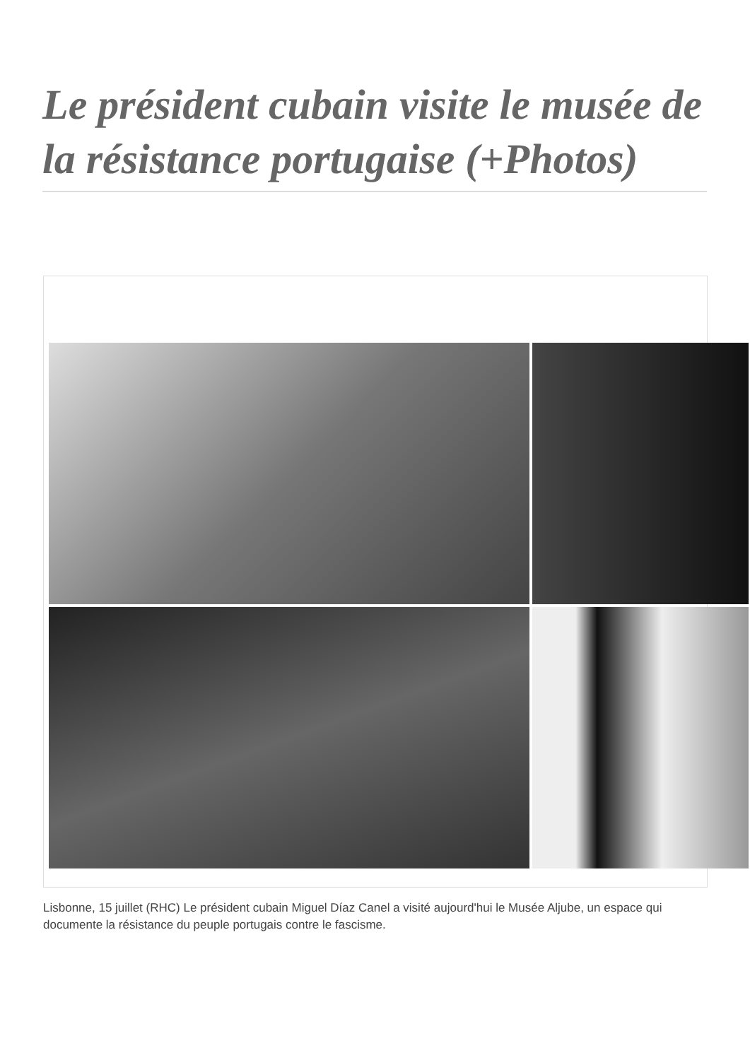Le président cubain visite le musée de la résistance portugaise (+Photos)
Lisbonne, 15 juillet (RHC) Le président cubain Miguel Díaz Canel a visité aujourd'hui le Musée Aljube, un espace qui documente la résistance du peuple portugais contre le fascisme.